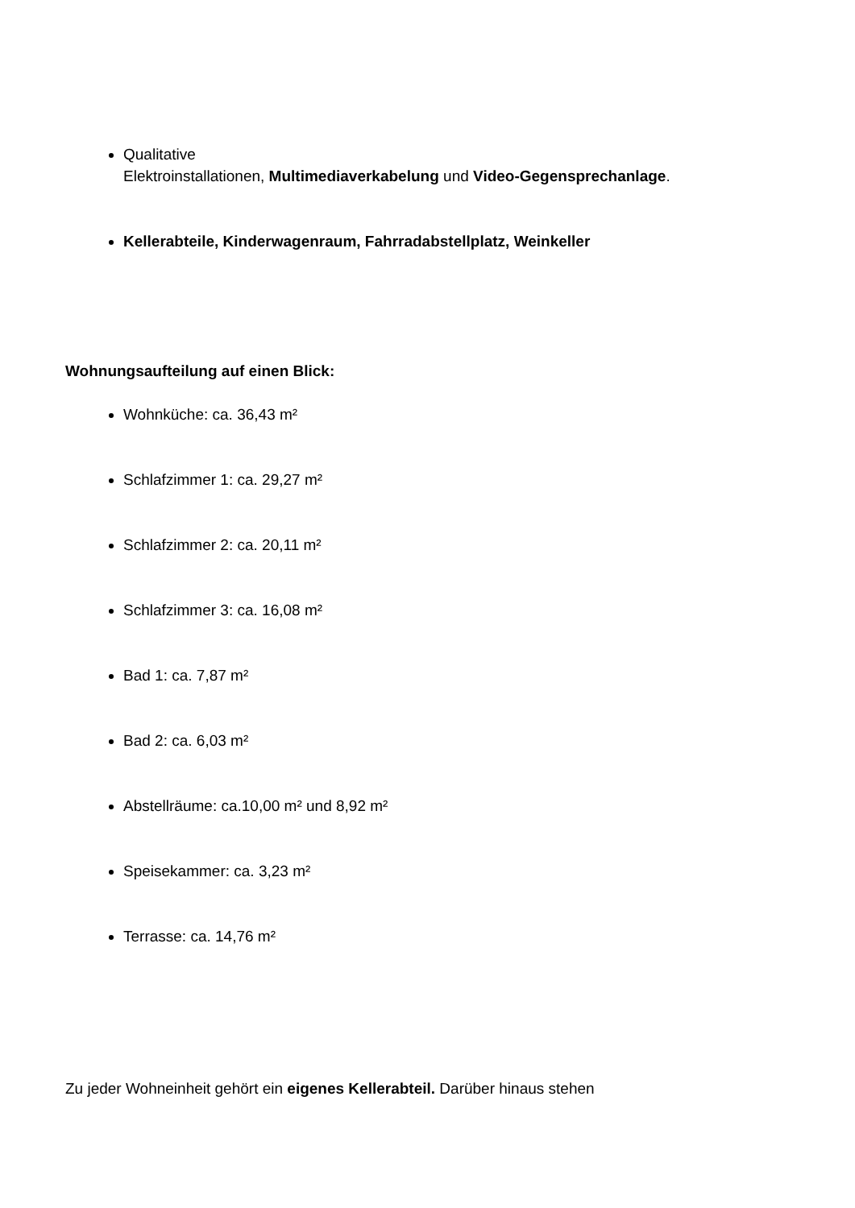Qualitative
Elektroinstallationen, Multimediaverkabelung und Video-Gegensprechanlage.
Kellerabteile, Kinderwagenraum, Fahrradabstellplatz, Weinkeller
Wohnungsaufteilung auf einen Blick:
Wohnküche: ca. 36,43 m²
Schlafzimmer 1: ca. 29,27 m²
Schlafzimmer 2: ca. 20,11 m²
Schlafzimmer 3: ca. 16,08 m²
Bad 1: ca. 7,87 m²
Bad 2: ca. 6,03 m²
Abstellräume: ca.10,00 m² und 8,92 m²
Speisekammer: ca. 3,23 m²
Terrasse: ca. 14,76 m²
Zu jeder Wohneinheit gehört ein eigenes Kellerabteil. Darüber hinaus stehen